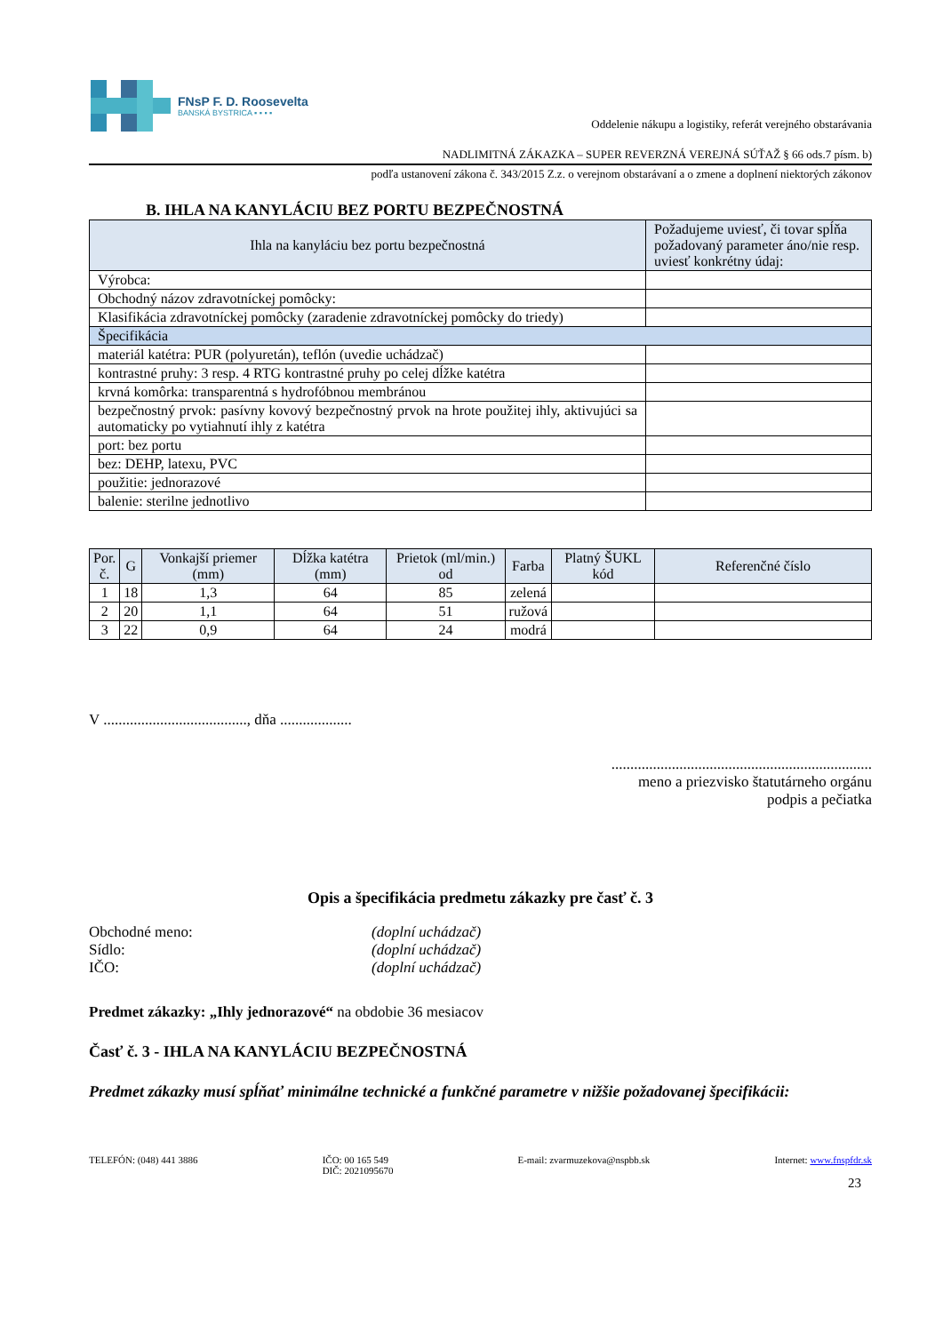FNsP F. D. Roosevelta
BANSKÁ BYSTRICA ▪ ▪ ▪ ▪
Oddelenie nákupu a logistiky, referát verejného obstarávania
NADLIMITNÁ ZÁKAZKA – SUPER REVERZNÁ VEREJNÁ SÚŤAŽ § 66 ods.7 písm. b)
podľa ustanovení zákona č. 343/2015 Z.z. o verejnom obstarávaní a o zmene a doplnení niektorých zákonov
B. IHLA NA KANYLÁCIU BEZ PORTU BEZPEČNOSTNÁ
| Ihla na kanyláciu bez portu bezpečnostná | Požadujeme uviesť, či tovar spĺňa požadovaný parameter áno/nie resp. uviesť konkrétny údaj: |
| --- | --- |
| Výrobca: | |
| Obchodný názov zdravotníckej pomôcky: | |
| Klasifikácia zdravotníckej pomôcky (zaradenie zdravotníckej pomôcky do triedy) | |
| Špecifikácia | |
| materiál katétra: PUR (polyuretán), teflón (uvedie uchádzač) | |
| kontrastné pruhy: 3 resp. 4 RTG kontrastné pruhy po celej dĺžke katétra | |
| krvná komôrka: transparentná s hydrofóbnou membránou | |
| bezpečnostný prvok: pasívny kovový bezpečnostný prvok na hrote použitej ihly, aktivujúci sa automaticky po vytiahnutí ihly z katétra | |
| port: bez portu | |
| bez: DEHP, latexu, PVC | |
| použitie: jednorazové | |
| balenie: sterilne jednotlivo | |
| Por. č. | G | Vonkajší priemer (mm) | Dĺžka katétra (mm) | Prietok (ml/min.) od | Farba | Platný ŠUKL kód | Referenčné číslo |
| --- | --- | --- | --- | --- | --- | --- | --- |
| 1 | 18 | 1,3 | 64 | 85 | zelená | | |
| 2 | 20 | 1,1 | 64 | 51 | ružová | | |
| 3 | 22 | 0,9 | 64 | 24 | modrá | | |
V ......................................, dňa ...................
.....................................................................
meno a priezvisko štatutárneho orgánu
podpis a pečiatka
Opis a špecifikácia predmetu zákazky pre časť č. 3
Obchodné meno:
(doplní uchádzač)
Sídlo:
(doplní uchádzač)
IČO:
(doplní uchádzač)
Predmet zákazky: „Ihly jednorazové“ na obdobie 36 mesiacov
Časť č. 3 - IHLA NA KANYLÁCIU BEZPEČNOSTNÁ
Predmet zákazky musí spĺňať minimálne technické a funkčné parametre v nižšie požadovanej špecifikácii:
TELEFÓN: (048) 441 3886 IČO: 00 165 549
DIČ: 2021095670
E-mail: zvarmuzekova@nspbb.sk Internet: www.fnspfdr.sk
23